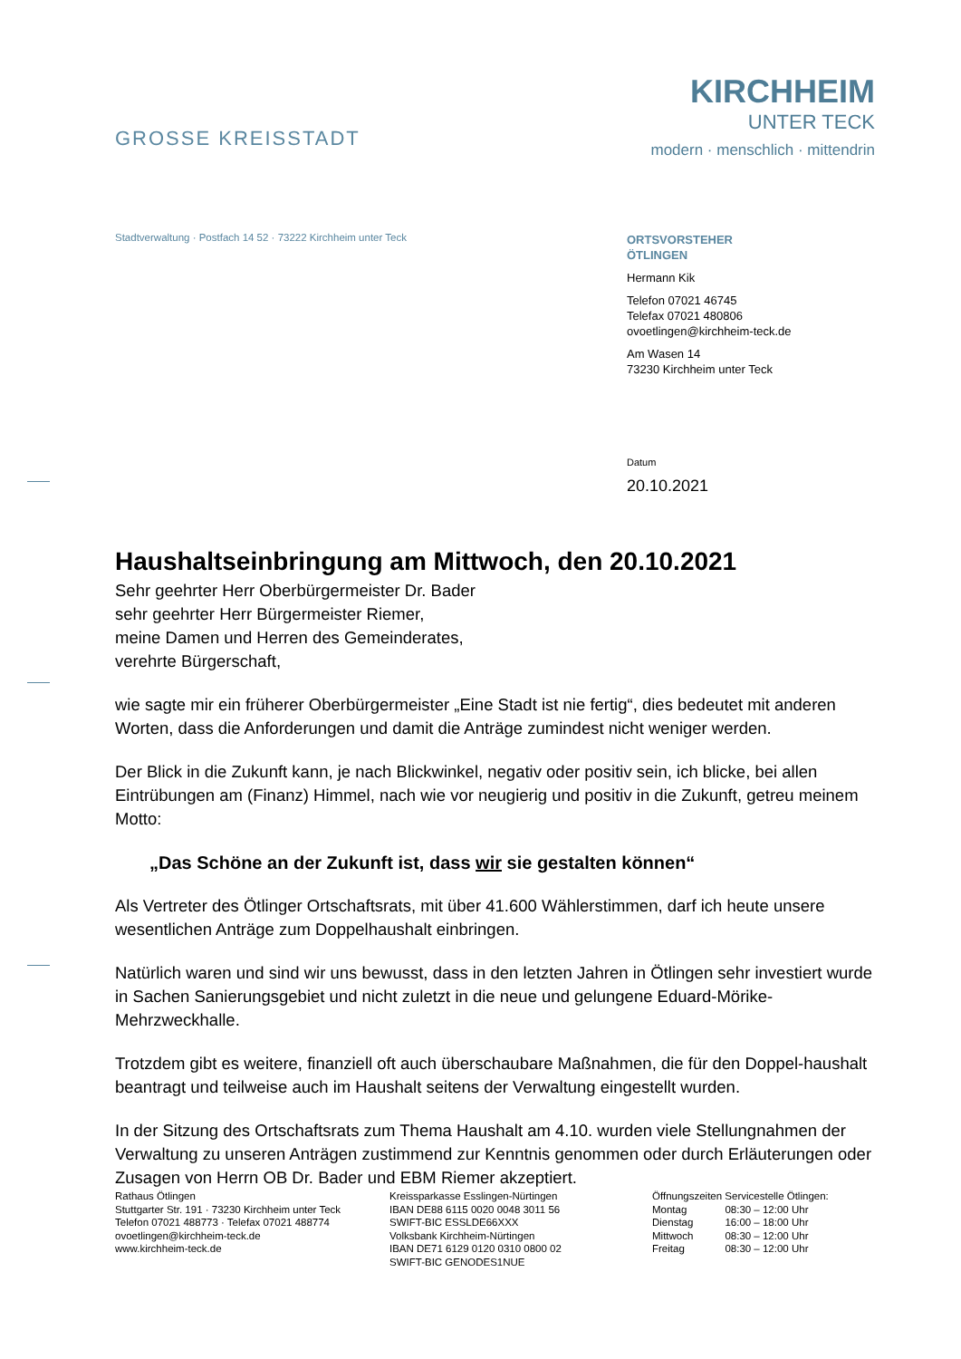GROSSE KREISSTADT
KIRCHHEIM
UNTER TECK
modern · menschlich · mittendrin
Stadtverwaltung · Postfach 14 52 · 73222 Kirchheim unter Teck
ORTSVORSTEHER
ÖTLINGEN
Hermann Kik
Telefon 07021 46745
Telefax 07021 480806
ovoetlingen@kirchheim-teck.de
Am Wasen 14
73230 Kirchheim unter Teck
Datum
20.10.2021
Haushaltseinbringung am Mittwoch, den 20.10.2021
Sehr geehrter Herr Oberbürgermeister Dr. Bader
sehr geehrter Herr Bürgermeister Riemer,
meine Damen und Herren des Gemeinderates,
verehrte Bürgerschaft,
wie sagte mir ein früherer Oberbürgermeister „Eine Stadt ist nie fertig“, dies bedeutet mit anderen Worten, dass die Anforderungen und damit die Anträge zumindest nicht weniger werden.
Der Blick in die Zukunft kann, je nach Blickwinkel, negativ oder positiv sein, ich blicke, bei allen Eintrübungen am (Finanz) Himmel, nach wie vor neugierig und positiv in die Zukunft, getreu meinem Motto:
„Das Schöne an der Zukunft ist, dass wir sie gestalten können“
Als Vertreter des Ötlinger Ortschaftsrats, mit über 41.600 Wählerstimmen, darf ich heute unsere wesentlichen Anträge zum Doppelhaushalt einbringen.
Natürlich waren und sind wir uns bewusst, dass in den letzten Jahren in Ötlingen sehr investiert wurde in Sachen Sanierungsgebiet und nicht zuletzt in die neue und gelungene Eduard-Mörike-Mehrzweckhalle.
Trotzdem gibt es weitere, finanziell oft auch überschaubare Maßnahmen, die für den Doppel-haushalt beantragt und teilweise auch im Haushalt seitens der Verwaltung eingestellt wurden.
In der Sitzung des Ortschaftsrats zum Thema Haushalt am 4.10. wurden viele Stellungnahmen der Verwaltung zu unseren Anträgen zustimmend zur Kenntnis genommen oder durch Erläuterungen oder Zusagen von Herrn OB Dr. Bader und EBM Riemer akzeptiert.
Rathaus Ötlingen
Stuttgarter Str. 191 · 73230 Kirchheim unter Teck
Telefon 07021 488773 · Telefax 07021 488774
ovoetlingen@kirchheim-teck.de
www.kirchheim-teck.de
Kreissparkasse Esslingen-Nürtingen
IBAN DE88 6115 0020 0048 3011 56
SWIFT-BIC ESSLDE66XXX
Volksbank Kirchheim-Nürtingen
IBAN DE71 6129 0120 0310 0800 02
SWIFT-BIC GENODES1NUE
Öffnungszeiten Servicestelle Ötlingen:
| Montag | 08:30 – 12:00 Uhr |
| Dienstag | 16:00 – 18:00 Uhr |
| Mittwoch | 08:30 – 12:00 Uhr |
| Freitag | 08:30 – 12:00 Uhr |